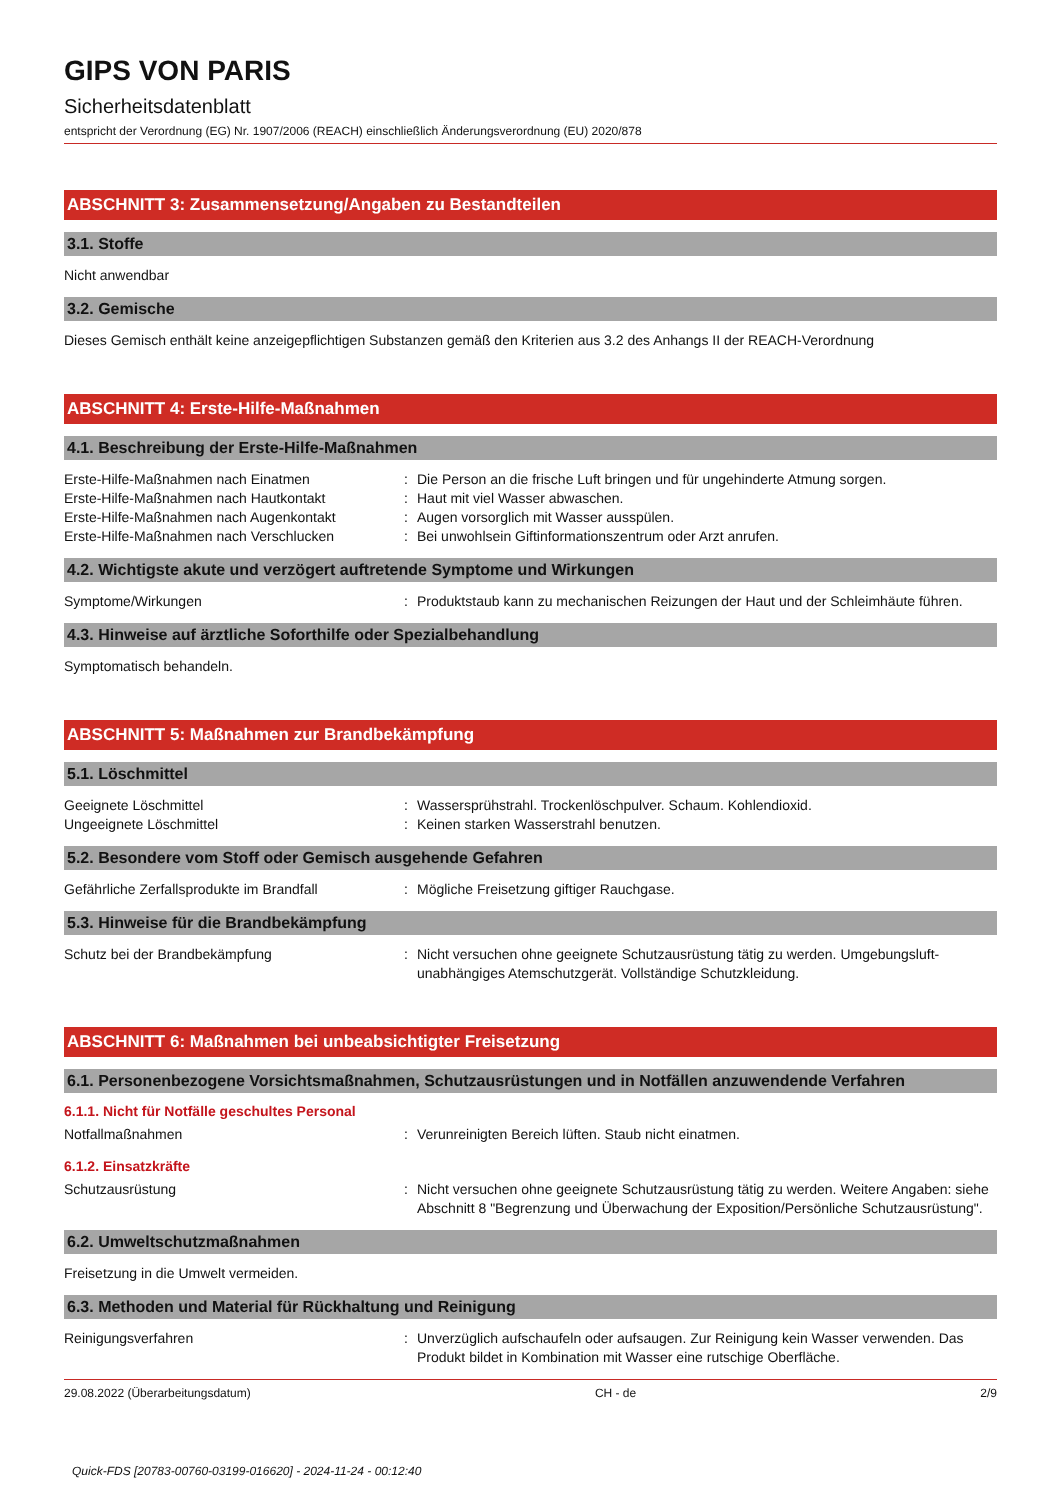GIPS VON PARIS
Sicherheitsdatenblatt
entspricht der Verordnung (EG) Nr. 1907/2006 (REACH) einschließlich Änderungsverordnung (EU) 2020/878
ABSCHNITT 3: Zusammensetzung/Angaben zu Bestandteilen
3.1. Stoffe
Nicht anwendbar
3.2. Gemische
Dieses Gemisch enthält keine anzeigepflichtigen Substanzen gemäß den Kriterien aus 3.2 des Anhangs II der REACH-Verordnung
ABSCHNITT 4: Erste-Hilfe-Maßnahmen
4.1. Beschreibung der Erste-Hilfe-Maßnahmen
Erste-Hilfe-Maßnahmen nach Einatmen : Die Person an die frische Luft bringen und für ungehinderte Atmung sorgen.
Erste-Hilfe-Maßnahmen nach Hautkontakt : Haut mit viel Wasser abwaschen.
Erste-Hilfe-Maßnahmen nach Augenkontakt : Augen vorsorglich mit Wasser ausspülen.
Erste-Hilfe-Maßnahmen nach Verschlucken : Bei unwohlsein Giftinformationszentrum oder Arzt anrufen.
4.2. Wichtigste akute und verzögert auftretende Symptome und Wirkungen
Symptome/Wirkungen : Produktstaub kann zu mechanischen Reizungen der Haut und der Schleimhäute führen.
4.3. Hinweise auf ärztliche Soforthilfe oder Spezialbehandlung
Symptomatisch behandeln.
ABSCHNITT 5: Maßnahmen zur Brandbekämpfung
5.1. Löschmittel
Geeignete Löschmittel : Wassersprühstrahl. Trockenlöschpulver. Schaum. Kohlendioxid.
Ungeeignete Löschmittel : Keinen starken Wasserstrahl benutzen.
5.2. Besondere vom Stoff oder Gemisch ausgehende Gefahren
Gefährliche Zerfallsprodukte im Brandfall
: Mögliche Freisetzung giftiger Rauchgase.
5.3. Hinweise für die Brandbekämpfung
Schutz bei der Brandbekämpfung : Nicht versuchen ohne geeignete Schutzausrüstung tätig zu werden. Umgebungsluft-unabhängiges Atemschutzgerät. Vollständige Schutzkleidung.
ABSCHNITT 6: Maßnahmen bei unbeabsichtigter Freisetzung
6.1. Personenbezogene Vorsichtsmaßnahmen, Schutzausrüstungen und in Notfällen anzuwendende Verfahren
6.1.1. Nicht für Notfälle geschultes Personal
Notfallmaßnahmen : Verunreinigten Bereich lüften. Staub nicht einatmen.
6.1.2. Einsatzkräfte
Schutzausrüstung : Nicht versuchen ohne geeignete Schutzausrüstung tätig zu werden. Weitere Angaben: siehe Abschnitt 8 "Begrenzung und Überwachung der Exposition/Persönliche Schutzausrüstung".
6.2. Umweltschutzmaßnahmen
Freisetzung in die Umwelt vermeiden.
6.3. Methoden und Material für Rückhaltung und Reinigung
Reinigungsverfahren : Unverzüglich aufschaufeln oder aufsaugen. Zur Reinigung kein Wasser verwenden. Das Produkt bildet in Kombination mit Wasser eine rutschige Oberfläche.
29.08.2022 (Überarbeitungsdatum) CH - de 2/9
Quick-FDS [20783-00760-03199-016620] - 2024-11-24 - 00:12:40